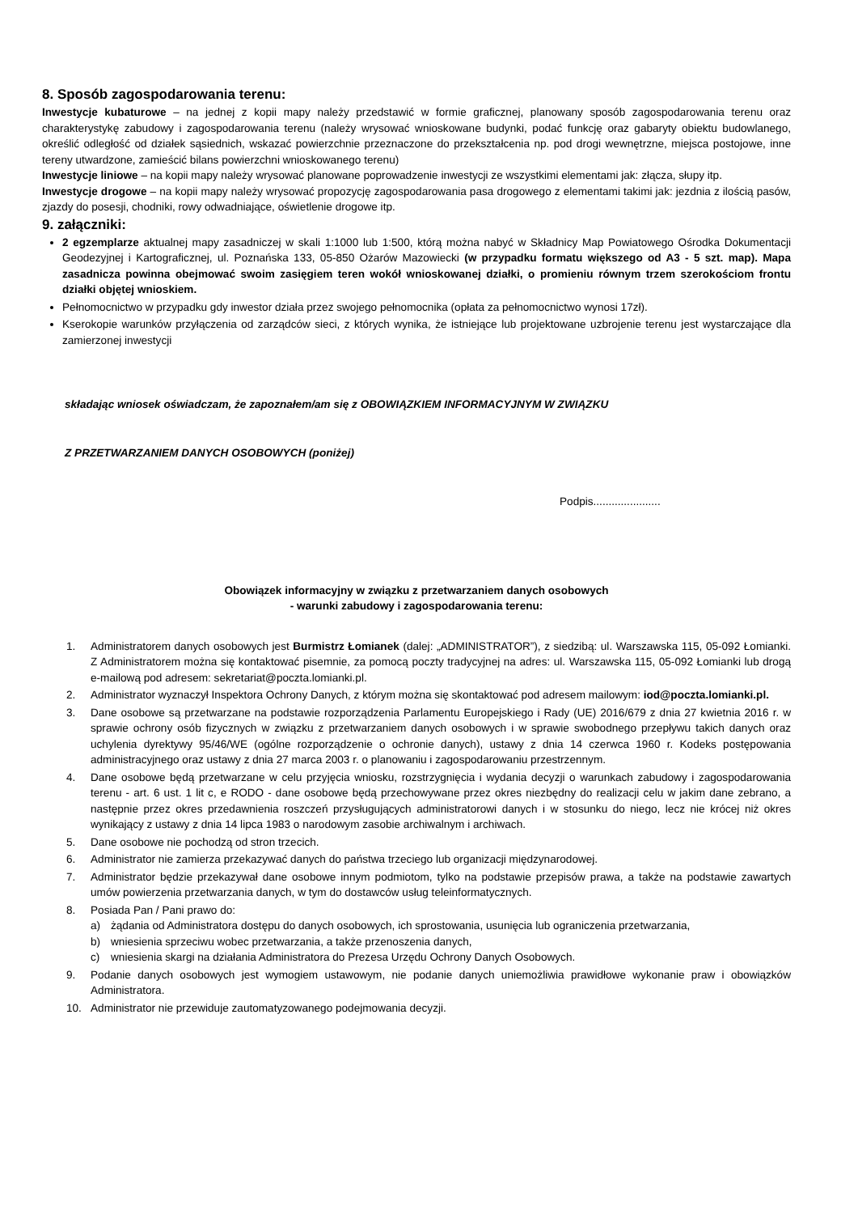8. Sposób zagospodarowania terenu:
Inwestycje kubaturowe – na jednej z kopii mapy należy przedstawić w formie graficznej, planowany sposób zagospodarowania terenu oraz charakterystykę zabudowy i zagospodarowania terenu (należy wrysować wnioskowane budynki, podać funkcję oraz gabaryty obiektu budowlanego, określić odległość od działek sąsiednich, wskazać powierzchnie przeznaczone do przekształcenia np. pod drogi wewnętrzne, miejsca postojowe, inne tereny utwardzone, zamieścić bilans powierzchni wnioskowanego terenu)
Inwestycje liniowe – na kopii mapy należy wrysować planowane poprowadzenie inwestycji ze wszystkimi elementami jak: złącza, słupy itp.
Inwestycje drogowe – na kopii mapy należy wrysować propozycję zagospodarowania pasa drogowego z elementami takimi jak: jezdnia z ilością pasów, zjazdy do posesji, chodniki, rowy odwadniające, oświetlenie drogowe itp.
9. załączniki:
2 egzemplarze aktualnej mapy zasadniczej w skali 1:1000 lub 1:500, którą można nabyć w Składnicy Map Powiatowego Ośrodka Dokumentacji Geodezyjnej i Kartograficznej, ul. Poznańska 133, 05-850 Ożarów Mazowiecki (w przypadku formatu większego od A3 - 5 szt. map). Mapa zasadnicza powinna obejmować swoim zasięgiem teren wokół wnioskowanej działki, o promieniu równym trzem szerokościom frontu działki objętej wnioskiem.
Pełnomocnictwo w przypadku gdy inwestor działa przez swojego pełnomocnika (opłata za pełnomocnictwo wynosi 17zł).
Kserokopie warunków przyłączenia od zarządców sieci, z których wynika, że istniejące lub projektowane uzbrojenie terenu jest wystarczające dla zamierzonej inwestycji
składając wniosek oświadczam, że zapoznałem/am się z OBOWIĄZKIEM INFORMACYJNYM W ZWIĄZKU
Z PRZETWARZANIEM DANYCH OSOBOWYCH (poniżej)
Podpis......................
Obowiązek informacyjny w związku z przetwarzaniem danych osobowych
- warunki zabudowy i zagospodarowania terenu:
1. Administratorem danych osobowych jest Burmistrz Łomianek (dalej: „ADMINISTRATOR”), z siedzibą: ul. Warszawska 115, 05-092 Łomianki. Z Administratorem można się kontaktować pisemnie, za pomocą poczty tradycyjnej na adres: ul. Warszawska 115, 05-092 Łomianki lub drogą e-mailową pod adresem: sekretariat@poczta.lomianki.pl.
2. Administrator wyznaczył Inspektora Ochrony Danych, z którym można się skontaktować pod adresem mailowym: iod@poczta.lomianki.pl.
3. Dane osobowe są przetwarzane na podstawie rozporządzenia Parlamentu Europejskiego i Rady (UE) 2016/679 z dnia 27 kwietnia 2016 r. w sprawie ochrony osób fizycznych w związku z przetwarzaniem danych osobowych i w sprawie swobodnego przepływu takich danych oraz uchylenia dyrektywy 95/46/WE (ogólne rozporządzenie o ochronie danych), ustawy z dnia 14 czerwca 1960 r. Kodeks postępowania administracyjnego oraz ustawy z dnia 27 marca 2003 r. o planowaniu i zagospodarowaniu przestrzennym.
4. Dane osobowe będą przetwarzane w celu przyjęcia wniosku, rozstrzygnięcia i wydania decyzji o warunkach zabudowy i zagospodarowania terenu - art. 6 ust. 1 lit c, e RODO - dane osobowe będą przechowywane przez okres niezbędny do realizacji celu w jakim dane zebrano, a następnie przez okres przedawnienia roszczeń przysługujących administratorowi danych i w stosunku do niego, lecz nie krócej niż okres wynikający z ustawy z dnia 14 lipca 1983 o narodowym zasobie archiwalnym i archiwach.
5. Dane osobowe nie pochodzą od stron trzecich.
6. Administrator nie zamierza przekazywać danych do państwa trzeciego lub organizacji międzynarodowej.
7. Administrator będzie przekazywał dane osobowe innym podmiotom, tylko na podstawie przepisów prawa, a także na podstawie zawartych umów powierzenia przetwarzania danych, w tym do dostawców usług teleinformatycznych.
8. Posiada Pan / Pani prawo do:
a) żądania od Administratora dostępu do danych osobowych, ich sprostowania, usunięcia lub ograniczenia przetwarzania,
b) wniesienia sprzeciwu wobec przetwarzania, a także przenoszenia danych,
c) wniesienia skargi na działania Administratora do Prezesa Urzędu Ochrony Danych Osobowych.
9. Podanie danych osobowych jest wymogiem ustawowym, nie podanie danych uniemożliwia prawidłowe wykonanie praw i obowiązków Administratora.
10. Administrator nie przewiduje zautomatyzowanego podejmowania decyzji.